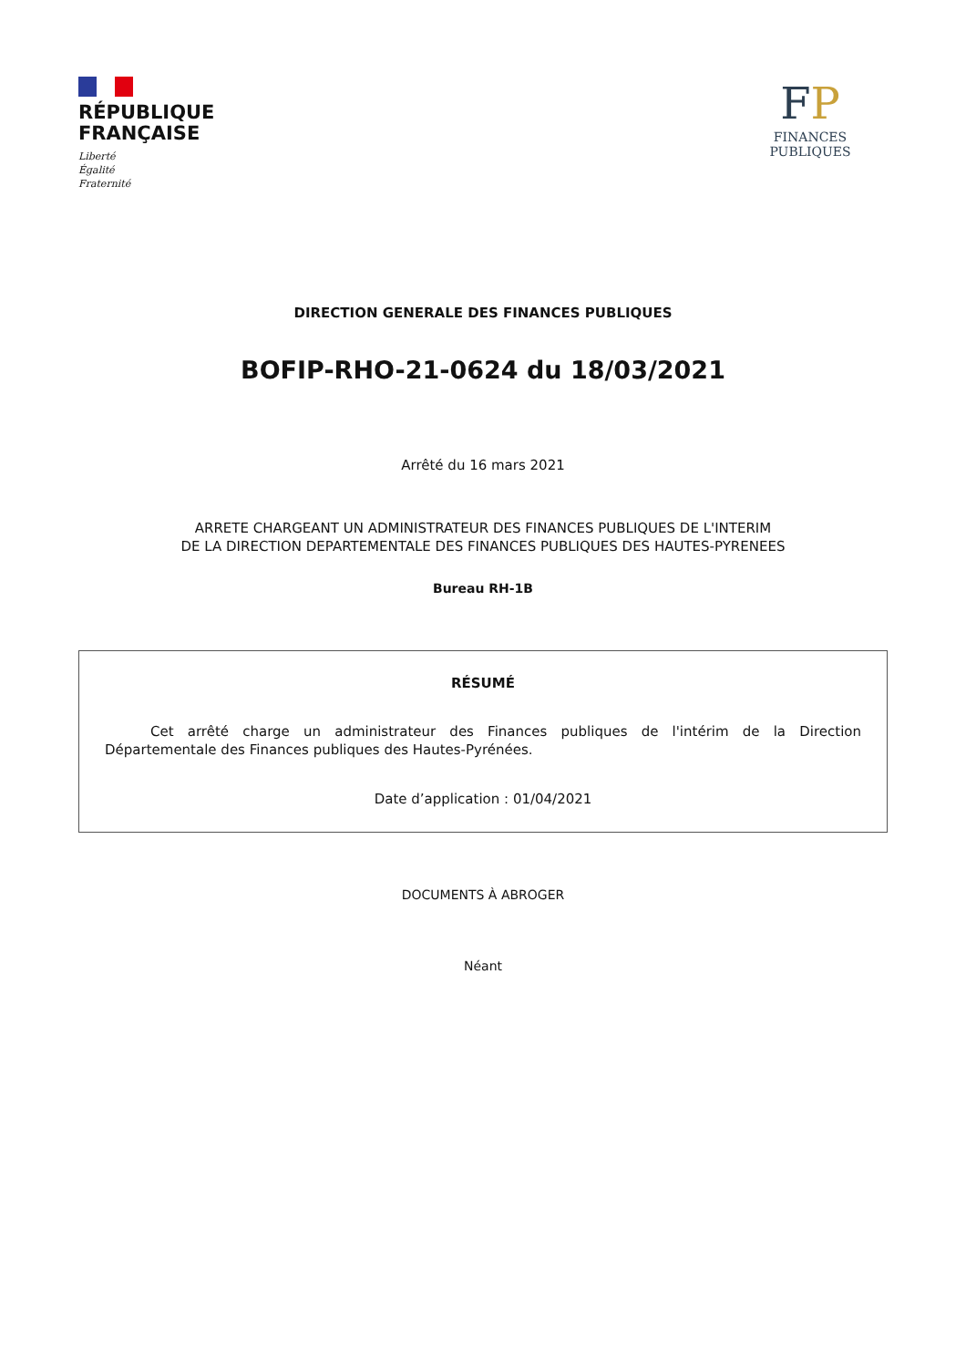RÉPUBLIQUE
FRANÇAISE
Liberté
Égalité
Fraternité
FP
FINANCES PUBLIQUES
DIRECTION GENERALE DES FINANCES PUBLIQUES
BOFIP-RHO-21-0624 du 18/03/2021
Arrêté du 16 mars 2021
ARRETE CHARGEANT UN ADMINISTRATEUR DES FINANCES PUBLIQUES DE L'INTERIM
DE LA DIRECTION DEPARTEMENTALE DES FINANCES PUBLIQUES DES HAUTES-PYRENEES
Bureau RH-1B
RÉSUMÉ
Cet arrêté charge un administrateur des Finances publiques de l'intérim de la Direction Départementale des Finances publiques des Hautes-Pyrénées.
Date d’application : 01/04/2021
DOCUMENTS À ABROGER
Néant